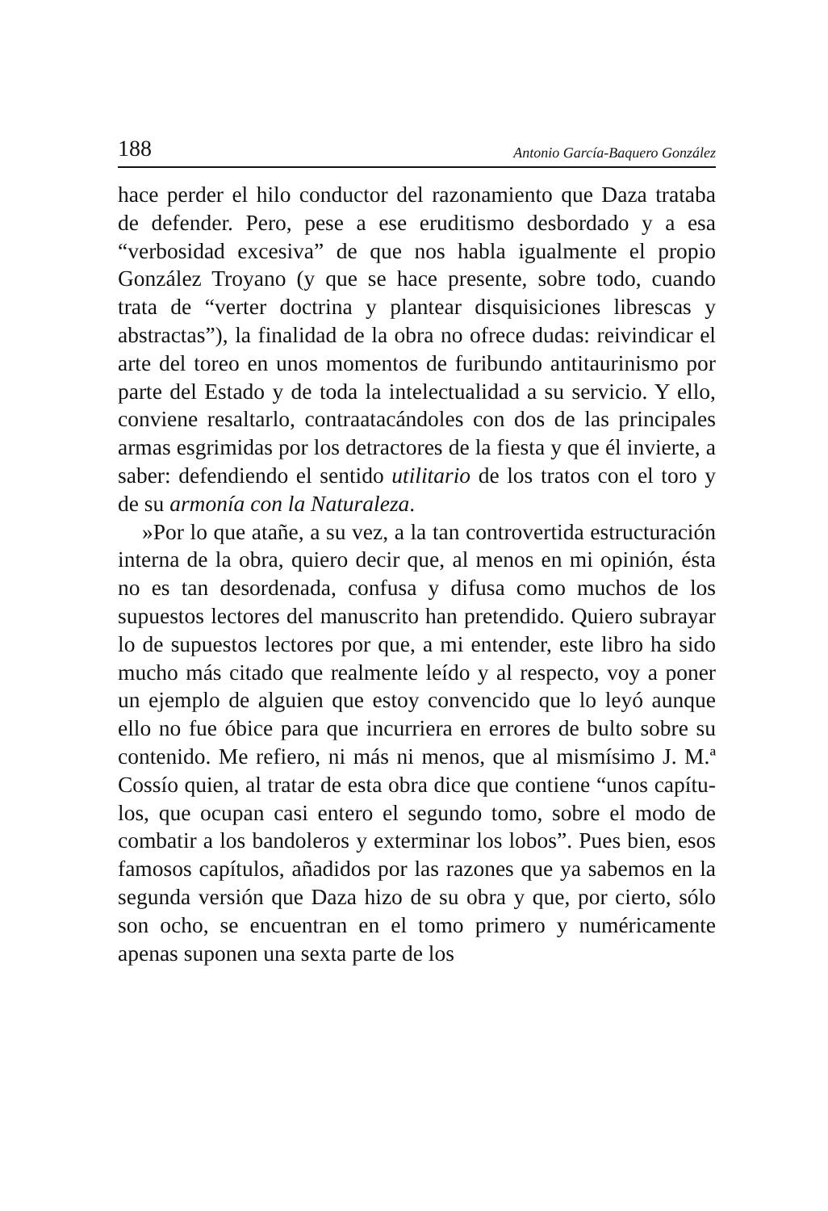188 Antonio García-Baquero González
hace perder el hilo conductor del razonamiento que Daza tra­taba de defender. Pero, pese a ese eruditismo desbordado y a esa “verbosidad excesiva” de que nos habla igualmente el pro­pio González Troyano (y que se hace presente, sobre todo, cuando trata de “verter doctrina y plantear disquisiciones librescas y abstractas”), la finalidad de la obra no ofrece dudas: reivindicar el arte del toreo en unos momentos de furi­bundo antitaurinismo por parte del Estado y de toda la inte­lectualidad a su servicio. Y ello, conviene resaltarlo, contraa­tacándoles con dos de las principales armas esgrimidas por los detractores de la fiesta y que él invierte, a saber: defendiendo el sentido utilitario de los tratos con el toro y de su armonía con la Naturaleza.
»Por lo que atañe, a su vez, a la tan controvertida estructuración interna de la obra, quiero decir que, al menos en mi opinión, ésta no es tan desordenada, confusa y difusa como muchos de los supuestos lectores del manuscrito han pretendido. Quiero subrayar lo de supuestos lectores por que, a mi entender, este libro ha sido mucho más citado que real­mente leído y al respecto, voy a poner un ejemplo de alguien que estoy convencido que lo leyó aunque ello no fue óbice para que incurriera en errores de bulto sobre su contenido. Me refiero, ni más ni menos, que al mismísimo J. M.ª Cossío quien, al tratar de esta obra dice que contiene “unos capítu­los, que ocupan casi entero el segundo tomo, sobre el modo de combatir a los bandoleros y exterminar los lobos”. Pues bien, esos famosos capítulos, añadidos por las razones que ya sabemos en la segunda versión que Daza hizo de su obra y que, por cierto, sólo son ocho, se encuentran en el tomo pri­mero y numéricamente apenas suponen una sexta parte de los